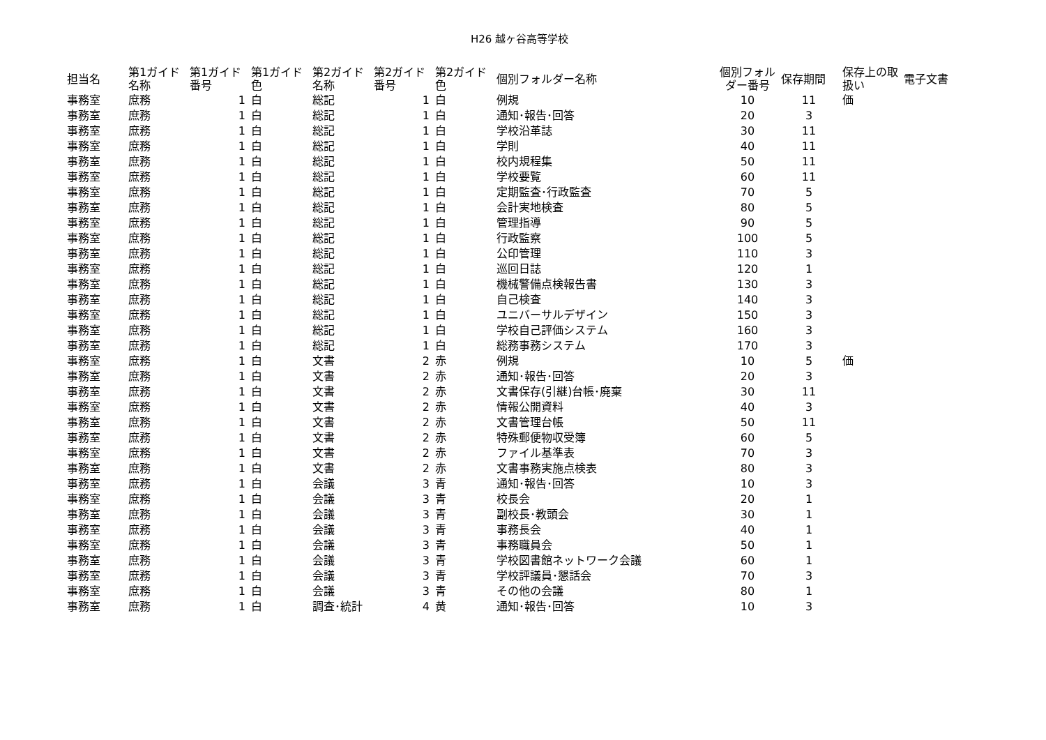H26 越ヶ谷高等学校
| 担当名 | 第1ガイド名称 | 第1ガイド番号 | 第1ガイド色 | 第2ガイド名称 | 第2ガイド番号 | 第2ガイド色 | 個別フォルダー名称 | 個別フォルダー番号 | 保存期間 | 保存上の取扱い | 電子文書 |
| --- | --- | --- | --- | --- | --- | --- | --- | --- | --- | --- | --- |
| 事務室 | 庶務 | 1 | 白 | 総記 | 1 | 白 | 例規 | 10 | 11 | 価 | |
| 事務室 | 庶務 | 1 | 白 | 総記 | 1 | 白 | 通知･報告･回答 | 20 | 3 | | |
| 事務室 | 庶務 | 1 | 白 | 総記 | 1 | 白 | 学校沿革誌 | 30 | 11 | | |
| 事務室 | 庶務 | 1 | 白 | 総記 | 1 | 白 | 学則 | 40 | 11 | | |
| 事務室 | 庶務 | 1 | 白 | 総記 | 1 | 白 | 校内規程集 | 50 | 11 | | |
| 事務室 | 庶務 | 1 | 白 | 総記 | 1 | 白 | 学校要覧 | 60 | 11 | | |
| 事務室 | 庶務 | 1 | 白 | 総記 | 1 | 白 | 定期監査･行政監査 | 70 | 5 | | |
| 事務室 | 庶務 | 1 | 白 | 総記 | 1 | 白 | 会計実地検査 | 80 | 5 | | |
| 事務室 | 庶務 | 1 | 白 | 総記 | 1 | 白 | 管理指導 | 90 | 5 | | |
| 事務室 | 庶務 | 1 | 白 | 総記 | 1 | 白 | 行政監察 | 100 | 5 | | |
| 事務室 | 庶務 | 1 | 白 | 総記 | 1 | 白 | 公印管理 | 110 | 3 | | |
| 事務室 | 庶務 | 1 | 白 | 総記 | 1 | 白 | 巡回日誌 | 120 | 1 | | |
| 事務室 | 庶務 | 1 | 白 | 総記 | 1 | 白 | 機械警備点検報告書 | 130 | 3 | | |
| 事務室 | 庶務 | 1 | 白 | 総記 | 1 | 白 | 自己検査 | 140 | 3 | | |
| 事務室 | 庶務 | 1 | 白 | 総記 | 1 | 白 | ユニバーサルデザイン | 150 | 3 | | |
| 事務室 | 庶務 | 1 | 白 | 総記 | 1 | 白 | 学校自己評価システム | 160 | 3 | | |
| 事務室 | 庶務 | 1 | 白 | 総記 | 1 | 白 | 総務事務システム | 170 | 3 | | |
| 事務室 | 庶務 | 1 | 白 | 文書 | 2 | 赤 | 例規 | 10 | 5 | 価 | |
| 事務室 | 庶務 | 1 | 白 | 文書 | 2 | 赤 | 通知･報告･回答 | 20 | 3 | | |
| 事務室 | 庶務 | 1 | 白 | 文書 | 2 | 赤 | 文書保存(引継)台帳･廃棄 | 30 | 11 | | |
| 事務室 | 庶務 | 1 | 白 | 文書 | 2 | 赤 | 情報公開資料 | 40 | 3 | | |
| 事務室 | 庶務 | 1 | 白 | 文書 | 2 | 赤 | 文書管理台帳 | 50 | 11 | | |
| 事務室 | 庶務 | 1 | 白 | 文書 | 2 | 赤 | 特殊郵便物収受簿 | 60 | 5 | | |
| 事務室 | 庶務 | 1 | 白 | 文書 | 2 | 赤 | ファイル基準表 | 70 | 3 | | |
| 事務室 | 庶務 | 1 | 白 | 文書 | 2 | 赤 | 文書事務実施点検表 | 80 | 3 | | |
| 事務室 | 庶務 | 1 | 白 | 会議 | 3 | 青 | 通知･報告･回答 | 10 | 3 | | |
| 事務室 | 庶務 | 1 | 白 | 会議 | 3 | 青 | 校長会 | 20 | 1 | | |
| 事務室 | 庶務 | 1 | 白 | 会議 | 3 | 青 | 副校長･教頭会 | 30 | 1 | | |
| 事務室 | 庶務 | 1 | 白 | 会議 | 3 | 青 | 事務長会 | 40 | 1 | | |
| 事務室 | 庶務 | 1 | 白 | 会議 | 3 | 青 | 事務職員会 | 50 | 1 | | |
| 事務室 | 庶務 | 1 | 白 | 会議 | 3 | 青 | 学校図書館ネットワーク会議 | 60 | 1 | | |
| 事務室 | 庶務 | 1 | 白 | 会議 | 3 | 青 | 学校評議員･懇話会 | 70 | 3 | | |
| 事務室 | 庶務 | 1 | 白 | 会議 | 3 | 青 | その他の会議 | 80 | 1 | | |
| 事務室 | 庶務 | 1 | 白 | 調査･統計 | 4 | 黄 | 通知･報告･回答 | 10 | 3 | | |